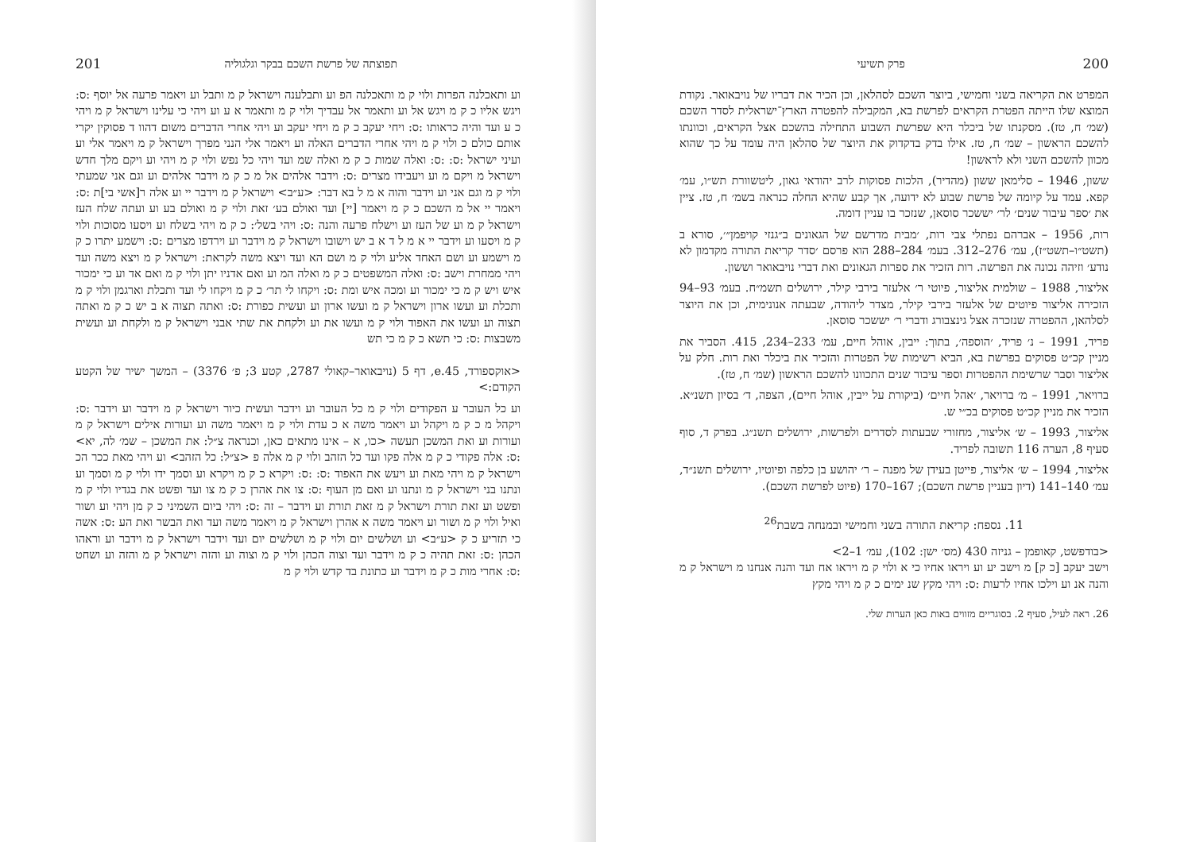200 פרק תשיעי
המפרט את הקריאה בשני וחמישי, ביוצר השכם לסהלאן, וכן הכיר את דבריו של נויבאואר. נקודת המוצא שלו הייתה הפטרת הקראים לפרשת בא, המקבילה להפטרה הארץ־ישראלית לסדר השכם (שמ׳ ח, טז). מסקנתו של ביכלר היא שפרשת השבוע התחילה בהשכם אצל הקראים, וכוונתו להשכם הראשון – שמ׳ ח, טז. אילו בדק בדקדוק את היוצר של סהלאן היה עומד על כך שהוא מכוון להשכם השני ולא לראשון!
ששון, 1946 – סלימאן ששון (מהדיר), הלכות פסוקות לרב יהודאי גאון, ליטשוורת תש״ו, עמ׳ קפא. עמד על קיומה של פרשת שבוע לא ידועה, אך קבע שהיא החלה כנראה בשמ׳ ח, טז. ציין את ׳ספר עיבור שנים׳ לר׳ יששכר סוסאן, שנזכר בו עניין דומה.
רות, 1956 – אברהם נפתלי צבי רות, ׳מבית מדרשם של הגאונים ב״גנזי קויפמן״׳, סורא ב (תשט״ו–תשט״ז), עמ׳ 276–312. בעמ׳ 284–288 הוא פרסם ׳סדר קריאת התורה מקדמון לא נודע׳ וזיהה נכונה את הפרשה. רות הזכיר את ספרות הגאונים ואת דברי נויבאואר וששון.
אליצור, 1988 – שולמית אליצור, פיוטי ר׳ אלעזר בירבי קילר, ירושלים תשמ״ח. בעמ׳ 93–94 הזכירה אליצור פיוטים של אלעזר בירבי קילר, מצדר ליהודה, שבעתה אנונימית, וכן את היוצר לסלהאן, ההפטרה שנזכרה אצל גינצבורג ודברי ר׳ יששכר סוסאן.
פריד, 1991 – נ׳ פריד, ׳הוספה׳, בתוך: ייבין, אוהל חיים, עמ׳ 233–234, 415. הסביר את מניין קכ״ט פסוקים בפרשת בא, הביא רשימות של הפטרות והזכיר את ביכלר ואת רות. חלק על אליצור וסבר שרשימת ההפטרות וספר עיבור שנים התכוונו להשכם הראשון (שמ׳ ח, טז).
ברויאר, 1991 – מ׳ ברויאר, ׳אהל חיים׳ (ביקורת על ייבין, אוהל חיים), הצפה, ד׳ בסיון תשנ״א. הזכיר את מניין קכ״ט פסוקים בכ״י ש.
אליצור, 1993 – ש׳ אליצור, מחזורי שבעתות לסדרים ולפרשות, ירושלים תשנ״ג. בפרק ד, סוף סעיף 8, הערה 116 תשובה לפריד.
אליצור, 1994 – ש׳ אליצור, פייטן בעידן של מפנה – ר׳ יהושע בן כלפה ופיוטיו, ירושלים תשנ״ד, עמ׳ 140–141 (דיון בעניין פרשת השכם); 167–170 (פיוט לפרשת השכם).
11. נספח: קריאת התורה בשני וחמישי ובמנחה בשבת<sup>26</sup>
<בודפשט, קאופמן – גניזה 430 (מס׳ ישן: 102), עמ׳ 1–2>
וישב יעקב [כ ק] מ וישב יע וע ויראו אחיו כי א ולוי ק מ ויראו אח ועד והנה אנחנו מ וישראל ק מ והנה אנ וע וילכו אחיו לרעות :ס: ויהי מקץ שנ ימים כ ק מ ויהי מקץ
26. ראה לעיל, סעיף 2. בסוגריים מזווים באות כאן הערות שלי.
תפוצתה של פרשת השכם בבקר וגלגוליה 201
וע ותאכלנה הפרות ולוי ק מ ותאכלנה הפ וע ותבלענה וישראל ק מ ותבל וע ויאמר פרעה אל יוסף :ס: ויגש אליו כ ק מ ויגש אל וע ותאמר אל עבדיך ולוי ק מ ותאמר א ע וע ויהי כי עלינו וישראל ק מ ויהי כ ע ועד והיה כראותו :ס: ויחי יעקב כ ק מ ויחי יעקב וע ויהי אחרי הדברים משום דהוו ד פסוקין יקרי אותם כולם כ ולוי ק מ ויהי אחרי הדברים האלה וע ויאמר אלי הנני מפרך וישראל ק מ ויאמר אלי וע ועיני ישראל :ס: :ס: ואלה שמות כ ק מ ואלה שמ ועד ויהי כל נפש ולוי ק מ ויהי וע ויקם מלך חדש וישראל מ ויקם מ וע ויעבידו מצרים :ס: וידבר אלהים אל מ כ ק מ וידבר אלהים וע וגם אני שמעתי ולוי ק מ וגם אני וע וידבר והוה א מ ל בא דבר: <ע״ב> וישראל ק מ וידבר יי וע אלה ר[אשי בי]ת :ס: ויאמר יי אל מ השכם כ ק מ ויאמר [יי] ועד ואולם בע׳ זאת ולוי ק מ ואולם בע וע ועתה שלח העז וישראל ק מ וע של העז וע וישלח פרעה והנה :ס: ויהי בשל׳: כ ק מ ויהי בשלח וע ויסעו מסוכות ולוי ק מ ויסעו וע וידבר יי א מ ל ד א ב יש וישובו וישראל ק מ וידבר וע וירדפו מצרים :ס: וישמע יתרו כ ק מ וישמע וע ושם האחד אליע ולוי ק מ ושם הא ועד ויצא משה לקראת: וישראל ק מ ויצא משה ועד ויהי ממחרת וישב :ס: ואלה המשפטים כ ק מ ואלה המ וע ואם אדניו יתן ולוי ק מ ואם אד וע כי ימכור איש ויש ק מ כי ימכור וע ומכה איש ומת :ס: ויקחו לי תר׳ כ ק מ ויקחו לי ועד ותכלת וארגמן ולוי ק מ ותכלת וע ועשו ארון וישראל ק מ ועשו ארון וע ועשית כפורת :ס: ואתה תצוה א ב יש כ ק מ ואתה תצוה וע ועשו את האפוד ולוי ק מ ועשו את וע ולקחת את שתי אבני וישראל ק מ ולקחת וע ועשית משבצות :ס: כי תשא כ ק מ כי תש
<אוקספורד, e.45, דף 5 (נויבאואר–קאולי 2787, קטע 3; פ׳ 3376) – המשך ישיר של הקטע הקודם:>
וע כל העובר ע הפקודים ולוי ק מ כל העובר וע וידבר ועשית כיור וישראל ק מ וידבר וע וידבר :ס: ויקהל מ כ ק מ ויקהל וע ויאמר משה א כ עדת ולוי ק מ ויאמר משה וע ועורות אילים וישראל ק מ ועורות וע ואת המשכן תעשה <כו, א – אינו מתאים כאן, וכנראה צ״ל: את המשכן – שמ׳ לה, יא> :ס: אלה פקודי כ ק מ אלה פקו ועד כל הזהב ולוי ק מ אלה פ <צ״ל: כל הזהב> וע ויהי מאת ככר הכ וישראל ק מ ויהי מאת וע ויעש את האפוד :ס: :ס: ויקרא כ ק מ ויקרא וע וסמך ידו ולוי ק מ וסמך וע ונתנו בני וישראל ק מ ונתנו וע ואם מן העוף :ס: צו את אהרן כ ק מ צו ועד ופשט את בגדיו ולוי ק מ ופשט וע זאת תורת וישראל ק מ זאת תורת וע וידבר – זה :ס: ויהי ביום השמיני כ ק מן ויהי וע ושור ואיל ולוי ק מ ושור וע ויאמר משה א אהרן וישראל ק מ ויאמר משה ועד ואת הבשר ואת הע :ס: אשה כי תזריע כ ק <ע״ב> וע ושלשים יום ולוי ק מ ושלשים יום ועד וידבר וישראל ק מ וידבר וע וראהו הכהן :ס: זאת תהיה כ ק מ וידבר ועד וצוה הכהן ולוי ק מ וצוה וע והזה וישראל ק מ והזה וע ושחט :ס: אחרי מות כ ק מ וידבר וע כתונת בד קדש ולוי ק מ